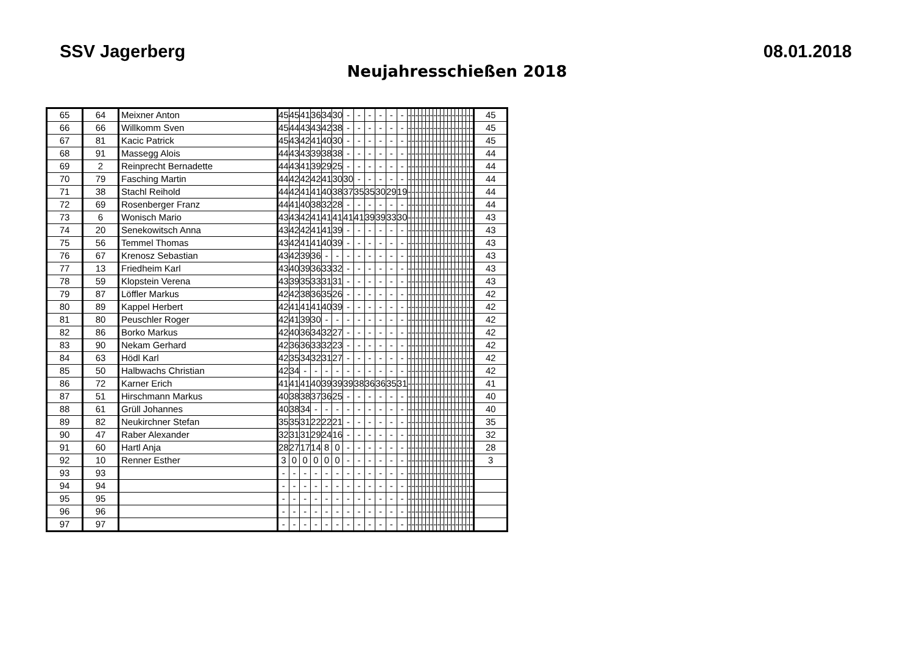SSV Jagerberg 08.01.2018
Neujahresschießen 2018
| 65 | 64 | Meixner Anton | 45 | 45 | 41 | 36 | 34 | 30 | - | - | - | - | - | - | - | - | - | - | - | - | - | - | - | - | - | - | - | - | - | - | - | - | 45 |
| 66 | 66 | Willkomm Sven | 45 | 44 | 43 | 43 | 42 | 38 | - | - | - | - | - | - | - | - | - | - | - | - | - | - | - | - | - | - | - | - | - | - | - | - | 45 |
| 67 | 81 | Kacic Patrick | 45 | 43 | 42 | 41 | 40 | 30 | - | - | - | - | - | - | - | - | - | - | - | - | - | - | - | - | - | - | - | - | - | - | - | - | 45 |
| 68 | 91 | Massegg Alois | 44 | 43 | 43 | 39 | 38 | 38 | - | - | - | - | - | - | - | - | - | - | - | - | - | - | - | - | - | - | - | - | - | - | - | - | 44 |
| 69 | 2 | Reinprecht Bernadette | 44 | 43 | 41 | 39 | 29 | 25 | - | - | - | - | - | - | - | - | - | - | - | - | - | - | - | - | - | - | - | - | - | - | - | - | 44 |
| 70 | 79 | Fasching Martin | 44 | 42 | 42 | 42 | 41 | 30 | 30 | - | - | - | - | - | - | - | - | - | - | - | - | - | - | - | - | - | - | - | - | - | - | - | 44 |
| 71 | 38 | Stachl Reihold | 44 | 42 | 41 | 41 | 40 | 38 | 37 | 35 | 35 | 30 | 29 | 19 | - | - | - | - | - | - | - | - | - | - | - | - | - | - | - | - | - | - | 44 |
| 72 | 69 | Rosenberger Franz | 44 | 41 | 40 | 38 | 32 | 28 | - | - | - | - | - | - | - | - | - | - | - | - | - | - | - | - | - | - | - | - | - | - | - | - | 44 |
| 73 | 6 | Wonisch Mario | 43 | 43 | 42 | 41 | 41 | 41 | 41 | 41 | 39 | 39 | 33 | 30 | - | - | - | - | - | - | - | - | - | - | - | - | - | - | - | - | - | - | 43 |
| 74 | 20 | Senekowitsch Anna | 43 | 42 | 42 | 41 | 41 | 39 | - | - | - | - | - | - | - | - | - | - | - | - | - | - | - | - | - | - | - | - | - | - | - | - | 43 |
| 75 | 56 | Temmel Thomas | 43 | 42 | 41 | 41 | 40 | 39 | - | - | - | - | - | - | - | - | - | - | - | - | - | - | - | - | - | - | - | - | - | - | - | - | 43 |
| 76 | 67 | Krenosz Sebastian | 43 | 42 | 39 | 36 | - | - | - | - | - | - | - | - | - | - | - | - | - | - | - | - | - | - | - | - | - | - | - | - | - | - | 43 |
| 77 | 13 | Friedheim Karl | 43 | 40 | 39 | 36 | 33 | 32 | - | - | - | - | - | - | - | - | - | - | - | - | - | - | - | - | - | - | - | - | - | - | - | - | 43 |
| 78 | 59 | Klopstein Verena | 43 | 39 | 35 | 33 | 31 | 31 | - | - | - | - | - | - | - | - | - | - | - | - | - | - | - | - | - | - | - | - | - | - | - | - | 43 |
| 79 | 87 | Löffler Markus | 42 | 42 | 38 | 36 | 35 | 26 | - | - | - | - | - | - | - | - | - | - | - | - | - | - | - | - | - | - | - | - | - | - | - | - | 42 |
| 80 | 89 | Kappel Herbert | 42 | 41 | 41 | 41 | 40 | 39 | - | - | - | - | - | - | - | - | - | - | - | - | - | - | - | - | - | - | - | - | - | - | - | - | 42 |
| 81 | 80 | Peuschler Roger | 42 | 41 | 39 | 30 | - | - | - | - | - | - | - | - | - | - | - | - | - | - | - | - | - | - | - | - | - | - | - | - | - | - | 42 |
| 82 | 86 | Borko Markus | 42 | 40 | 36 | 34 | 32 | 27 | - | - | - | - | - | - | - | - | - | - | - | - | - | - | - | - | - | - | - | - | - | - | - | - | 42 |
| 83 | 90 | Nekam Gerhard | 42 | 36 | 36 | 33 | 32 | 23 | - | - | - | - | - | - | - | - | - | - | - | - | - | - | - | - | - | - | - | - | - | - | - | - | 42 |
| 84 | 63 | Hödl Karl | 42 | 35 | 34 | 32 | 31 | 27 | - | - | - | - | - | - | - | - | - | - | - | - | - | - | - | - | - | - | - | - | - | - | - | - | 42 |
| 85 | 50 | Halbwachs Christian | 42 | 34 | - | - | - | - | - | - | - | - | - | - | - | - | - | - | - | - | - | - | - | - | - | - | - | - | - | - | - | - | 42 |
| 86 | 72 | Karner Erich | 41 | 41 | 41 | 40 | 39 | 39 | 39 | 38 | 36 | 36 | 35 | 31 | - | - | - | - | - | - | - | - | - | - | - | - | - | - | - | - | - | - | 41 |
| 87 | 51 | Hirschmann Markus | 40 | 38 | 38 | 37 | 36 | 25 | - | - | - | - | - | - | - | - | - | - | - | - | - | - | - | - | - | - | - | - | - | - | - | - | 40 |
| 88 | 61 | Grüll Johannes | 40 | 38 | 34 | - | - | - | - | - | - | - | - | - | - | - | - | - | - | - | - | - | - | - | - | - | - | - | - | - | - | - | 40 |
| 89 | 82 | Neukirchner Stefan | 35 | 35 | 31 | 22 | 22 | 21 | - | - | - | - | - | - | - | - | - | - | - | - | - | - | - | - | - | - | - | - | - | - | - | - | 35 |
| 90 | 47 | Raber Alexander | 32 | 31 | 31 | 29 | 24 | 16 | - | - | - | - | - | - | - | - | - | - | - | - | - | - | - | - | - | - | - | - | - | - | - | - | 32 |
| 91 | 60 | Hartl Anja | 28 | 27 | 17 | 14 | 8 | 0 | - | - | - | - | - | - | - | - | - | - | - | - | - | - | - | - | - | - | - | - | - | - | - | - | 28 |
| 92 | 10 | Renner Esther | 3 | 0 | 0 | 0 | 0 | 0 | - | - | - | - | - | - | - | - | - | - | - | - | - | - | - | - | - | - | - | - | - | - | - | - | 3 |
| 93 | 93 | | - | - | - | - | - | - | - | - | - | - | - | - | - | - | - | - | - | - | - | - | - | - | - | - | - | - | - | - | - | - | |
| 94 | 94 | | - | - | - | - | - | - | - | - | - | - | - | - | - | - | - | - | - | - | - | - | - | - | - | - | - | - | - | - | - | - | |
| 95 | 95 | | - | - | - | - | - | - | - | - | - | - | - | - | - | - | - | - | - | - | - | - | - | - | - | - | - | - | - | - | - | - | |
| 96 | 96 | | - | - | - | - | - | - | - | - | - | - | - | - | - | - | - | - | - | - | - | - | - | - | - | - | - | - | - | - | - | - | |
| 97 | 97 | | - | - | - | - | - | - | - | - | - | - | - | - | - | - | - | - | - | - | - | - | - | - | - | - | - | - | - | - | - | - | |